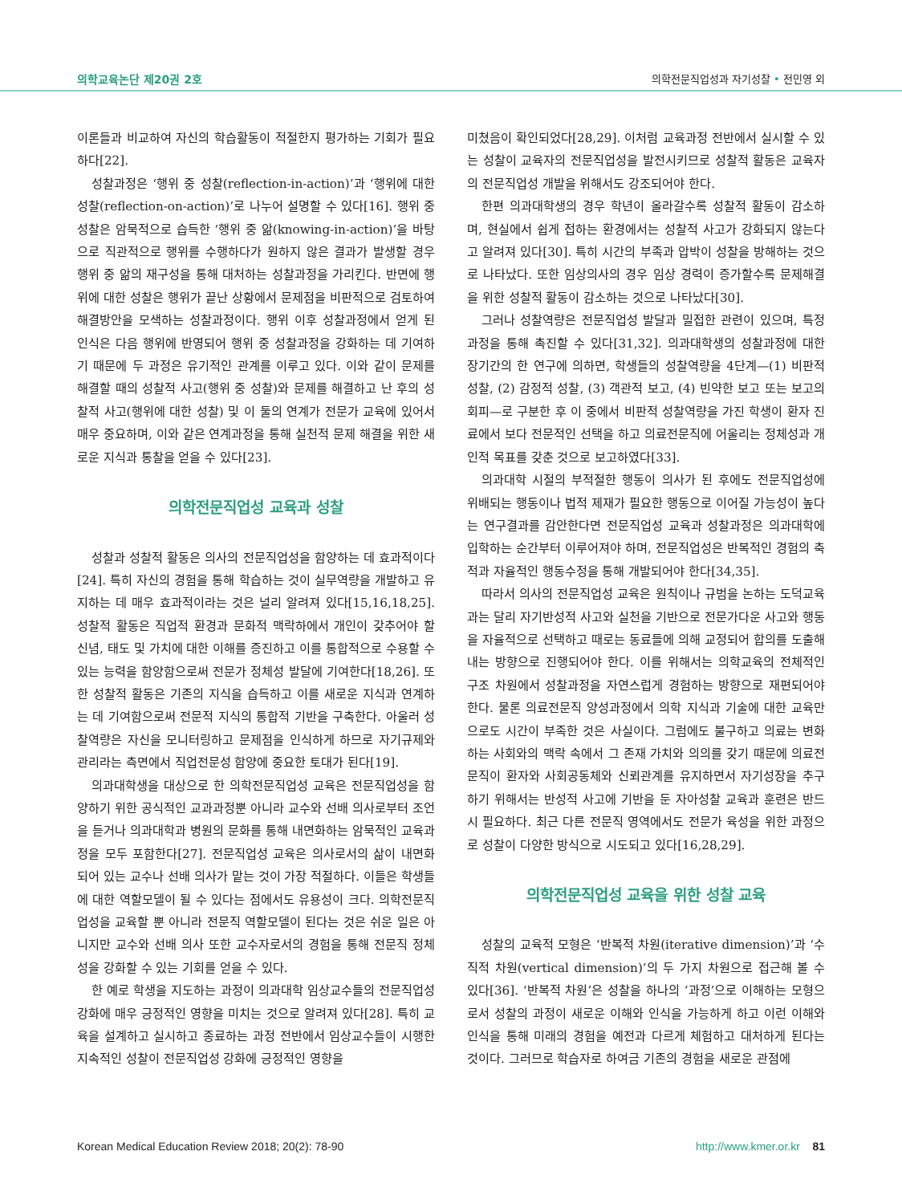의학교육논단 제20권 2호 의학전문직업성과 자기성찰 • 전민영 외
이론들과 비교하여 자신의 학습활동이 적절한지 평가하는 기회가 필요하다[22].
성찰과정은 ‘행위 중 성찰(reflection-in-action)’과 ‘행위에 대한 성찰(reflection-on-action)’로 나누어 설명할 수 있다[16]. 행위 중 성찰은 암묵적으로 습득한 ‘행위 중 앎(knowing-in-action)’을 바탕으로 직관적으로 행위를 수행하다가 원하지 않은 결과가 발생할 경우 행위 중 앎의 재구성을 통해 대처하는 성찰과정을 가리킨다. 반면에 행위에 대한 성찰은 행위가 끝난 상황에서 문제점을 비판적으로 검토하여 해결방안을 모색하는 성찰과정이다. 행위 이후 성찰과정에서 얻게 된 인식은 다음 행위에 반영되어 행위 중 성찰과정을 강화하는 데 기여하기 때문에 두 과정은 유기적인 관계를 이루고 있다. 이와 같이 문제를 해결할 때의 성찰적 사고(행위 중 성찰)와 문제를 해결하고 난 후의 성찰적 사고(행위에 대한 성찰) 및 이 둘의 연계가 전문가 교육에 있어서 매우 중요하며, 이와 같은 연계과정을 통해 실천적 문제 해결을 위한 새로운 지식과 통찰을 얻을 수 있다[23].
의학전문직업성 교육과 성찰
성찰과 성찰적 활동은 의사의 전문직업성을 함양하는 데 효과적이다[24]. 특히 자신의 경험을 통해 학습하는 것이 실무역량을 개발하고 유지하는 데 매우 효과적이라는 것은 널리 알려져 있다[15,16,18,25]. 성찰적 활동은 직업적 환경과 문화적 맥락하에서 개인이 갖추어야 할 신념, 태도 및 가치에 대한 이해를 증진하고 이를 통합적으로 수용할 수 있는 능력을 함양함으로써 전문가 정체성 발달에 기여한다[18,26]. 또한 성찰적 활동은 기존의 지식을 습득하고 이를 새로운 지식과 연계하는 데 기여함으로써 전문적 지식의 통합적 기반을 구축한다. 아울러 성찰역량은 자신을 모니터링하고 문제점을 인식하게 하므로 자기규제와 관리라는 측면에서 직업전문성 함양에 중요한 토대가 된다[19].
의과대학생을 대상으로 한 의학전문직업성 교육은 전문직업성을 함양하기 위한 공식적인 교과과정뿐 아니라 교수와 선배 의사로부터 조언을 듣거나 의과대학과 병원의 문화를 통해 내면화하는 암묵적인 교육과정을 모두 포함한다[27]. 전문직업성 교육은 의사로서의 삶이 내면화되어 있는 교수나 선배 의사가 맡는 것이 가장 적절하다. 이들은 학생들에 대한 역할모델이 될 수 있다는 점에서도 유용성이 크다. 의학전문직업성을 교육할 뿐 아니라 전문직 역할모델이 된다는 것은 쉬운 일은 아니지만 교수와 선배 의사 또한 교수자로서의 경험을 통해 전문직 정체성을 강화할 수 있는 기회를 얻을 수 있다.
한 예로 학생을 지도하는 과정이 의과대학 임상교수들의 전문직업성 강화에 매우 긍정적인 영향을 미치는 것으로 알려져 있다[28]. 특히 교육을 설계하고 실시하고 종료하는 과정 전반에서 임상교수들이 시행한 지속적인 성찰이 전문직업성 강화에 긍정적인 영향을
미쳤음이 확인되었다[28,29]. 이처럼 교육과정 전반에서 실시할 수 있는 성찰이 교육자의 전문직업성을 발전시키므로 성찰적 활동은 교육자의 전문직업성 개발을 위해서도 강조되어야 한다.
한편 의과대학생의 경우 학년이 올라갈수록 성찰적 활동이 감소하며, 현실에서 쉽게 접하는 환경에서는 성찰적 사고가 강화되지 않는다고 알려져 있다[30]. 특히 시간의 부족과 압박이 성찰을 방해하는 것으로 나타났다. 또한 임상의사의 경우 임상 경력이 증가할수록 문제해결을 위한 성찰적 활동이 감소하는 것으로 나타났다[30].
그러나 성찰역량은 전문직업성 발달과 밀접한 관련이 있으며, 특정 과정을 통해 촉진할 수 있다[31,32]. 의과대학생의 성찰과정에 대한 장기간의 한 연구에 의하면, 학생들의 성찰역량을 4단계—(1) 비판적 성찰, (2) 감정적 성찰, (3) 객관적 보고, (4) 빈약한 보고 또는 보고의 회피—로 구분한 후 이 중에서 비판적 성찰역량을 가진 학생이 환자 진료에서 보다 전문적인 선택을 하고 의료전문직에 어울리는 정체성과 개인적 목표를 갖춘 것으로 보고하였다[33].
의과대학 시절의 부적절한 행동이 의사가 된 후에도 전문직업성에 위배되는 행동이나 법적 제재가 필요한 행동으로 이어질 가능성이 높다는 연구결과를 감안한다면 전문직업성 교육과 성찰과정은 의과대학에 입학하는 순간부터 이루어져야 하며, 전문직업성은 반복적인 경험의 축적과 자율적인 행동수정을 통해 개발되어야 한다[34,35].
따라서 의사의 전문직업성 교육은 원칙이나 규범을 논하는 도덕교육과는 달리 자기반성적 사고와 실천을 기반으로 전문가다운 사고와 행동을 자율적으로 선택하고 때로는 동료들에 의해 교정되어 합의를 도출해내는 방향으로 진행되어야 한다. 이를 위해서는 의학교육의 전체적인 구조 차원에서 성찰과정을 자연스럽게 경험하는 방향으로 재편되어야 한다. 물론 의료전문직 양성과정에서 의학 지식과 기술에 대한 교육만으로도 시간이 부족한 것은 사실이다. 그럼에도 불구하고 의료는 변화하는 사회와의 맥락 속에서 그 존재 가치와 의의를 갖기 때문에 의료전문직이 환자와 사회공동체와 신뢰관계를 유지하면서 자기성장을 추구하기 위해서는 반성적 사고에 기반을 둔 자아성찰 교육과 훈련은 반드시 필요하다. 최근 다른 전문직 영역에서도 전문가 육성을 위한 과정으로 성찰이 다양한 방식으로 시도되고 있다[16,28,29].
의학전문직업성 교육을 위한 성찰 교육
성찰의 교육적 모형은 ‘반복적 차원(iterative dimension)’과 ‘수직적 차원(vertical dimension)’의 두 가지 차원으로 접근해 볼 수 있다[36]. ‘반복적 차원’은 성찰을 하나의 ‘과정’으로 이해하는 모형으로서 성찰의 과정이 새로운 이해와 인식을 가능하게 하고 이런 이해와 인식을 통해 미래의 경험을 예전과 다르게 체험하고 대처하게 된다는 것이다. 그러므로 학습자로 하여금 기존의 경험을 새로운 관점에
Korean Medical Education Review 2018; 20(2): 78-90 http://www.kmer.or.kr 81